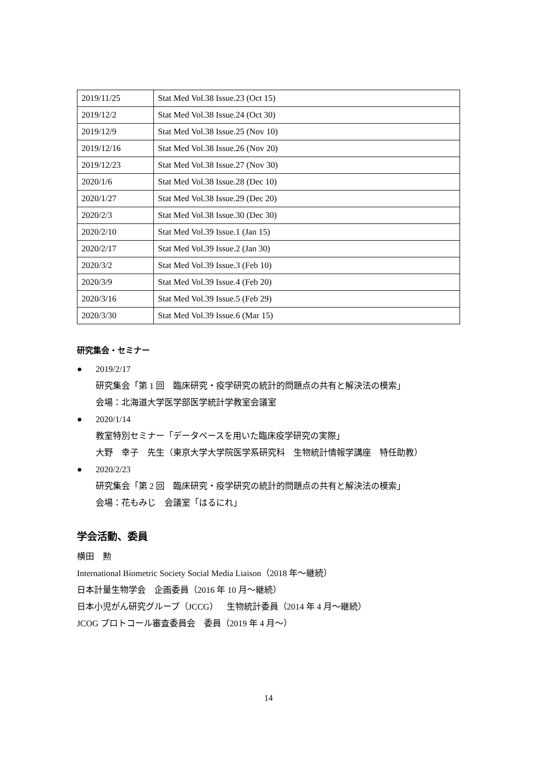| 2019/11/25 | Stat Med Vol.38 Issue.23 (Oct 15) |
| 2019/12/2 | Stat Med Vol.38 Issue.24 (Oct 30) |
| 2019/12/9 | Stat Med Vol.38 Issue.25 (Nov 10) |
| 2019/12/16 | Stat Med Vol.38 Issue.26 (Nov 20) |
| 2019/12/23 | Stat Med Vol.38 Issue.27 (Nov 30) |
| 2020/1/6 | Stat Med Vol.38 Issue.28 (Dec 10) |
| 2020/1/27 | Stat Med Vol.38 Issue.29 (Dec 20) |
| 2020/2/3 | Stat Med Vol.38 Issue.30 (Dec 30) |
| 2020/2/10 | Stat Med Vol.39 Issue.1 (Jan 15) |
| 2020/2/17 | Stat Med Vol.39 Issue.2 (Jan 30) |
| 2020/3/2 | Stat Med Vol.39 Issue.3 (Feb 10) |
| 2020/3/9 | Stat Med Vol.39 Issue.4 (Feb 20) |
| 2020/3/16 | Stat Med Vol.39 Issue.5 (Feb 29) |
| 2020/3/30 | Stat Med Vol.39 Issue.6 (Mar 15) |
研究集会・セミナー
● 2019/2/17
研究集会「第 1 回　臨床研究・疫学研究の統計的問題点の共有と解決法の模索」
会場：北海道大学医学部医学統計学教室会議室
● 2020/1/14
教室特別セミナー「データベースを用いた臨床疫学研究の実際」
大野　幸子　先生（東京大学大学院医学系研究科　生物統計情報学講座　特任助教）
● 2020/2/23
研究集会「第 2 回　臨床研究・疫学研究の統計的問題点の共有と解決法の模索」
会場：花もみじ　会議室「はるにれ」
学会活動、委員
横田　勲
International Biometric Society Social Media Liaison（2018 年～継続）
日本計量生物学会　企画委員（2016 年 10 月～継続）
日本小児がん研究グループ（JCCG）　生物統計委員（2014 年 4 月～継続）
JCOG プロトコール審査委員会　委員（2019 年 4 月～）
14